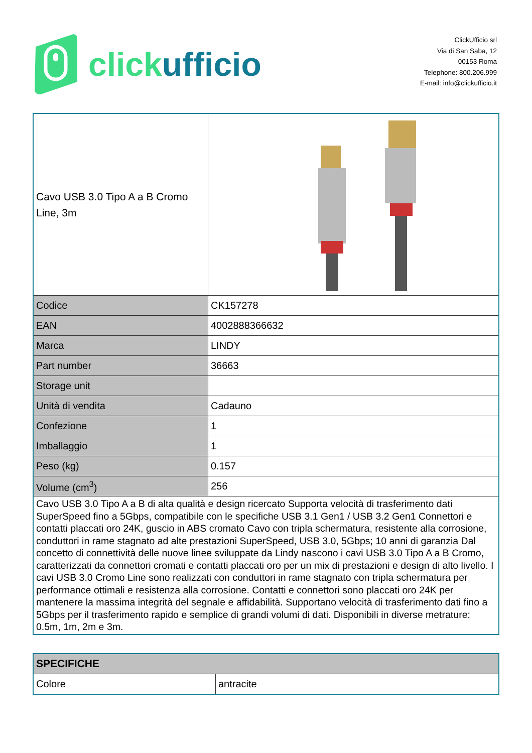click ufficio
ClickUfficio srl
Via di San Saba, 12
00153 Roma
Telephone: 800.206.999
E-mail: info@clickufficio.it
| Cavo USB 3.0 Tipo A a B Cromo Line, 3m | |
| Codice | CK157278 |
| EAN | 4002888366632 |
| Marca | LINDY |
| Part number | 36663 |
| Storage unit | |
| Unità di vendita | Cadauno |
| Confezione | 1 |
| Imballaggio | 1 |
| Peso (kg) | 0.157 |
| Volume (cm<sup>3</sup>) | 256 |
| Cavo USB 3.0 Tipo A a B di alta qualità e design ricercato Supporta velocità di trasferimento dati SuperSpeed fino a 5Gbps, compatibile con le specifiche USB 3.1 Gen1 / USB 3.2 Gen1 Connettori e contatti placcati oro 24K, guscio in ABS cromato Cavo con tripla schermatura, resistente alla corrosione, conduttori in rame stagnato ad alte prestazioni SuperSpeed, USB 3.0, 5Gbps; 10 anni di garanzia Dal concetto di connettività delle nuove linee sviluppate da Lindy nascono i cavi USB 3.0 Tipo A a B Cromo, caratterizzati da connettori cromati e contatti placcati oro per un mix di prestazioni e design di alto livello. I cavi USB 3.0 Cromo Line sono realizzati con conduttori in rame stagnato con tripla schermatura per performance ottimali e resistenza alla corrosione. Contatti e connettori sono placcati oro 24K per mantenere la massima integrità del segnale e affidabilità. Supportano velocità di trasferimento dati fino a 5Gbps per il trasferimento rapido e semplice di grandi volumi di dati. Disponibili in diverse metrature: 0.5m, 1m, 2m e 3m. | |
| SPECIFICHE | |
| --- | --- |
| Colore | antracite |